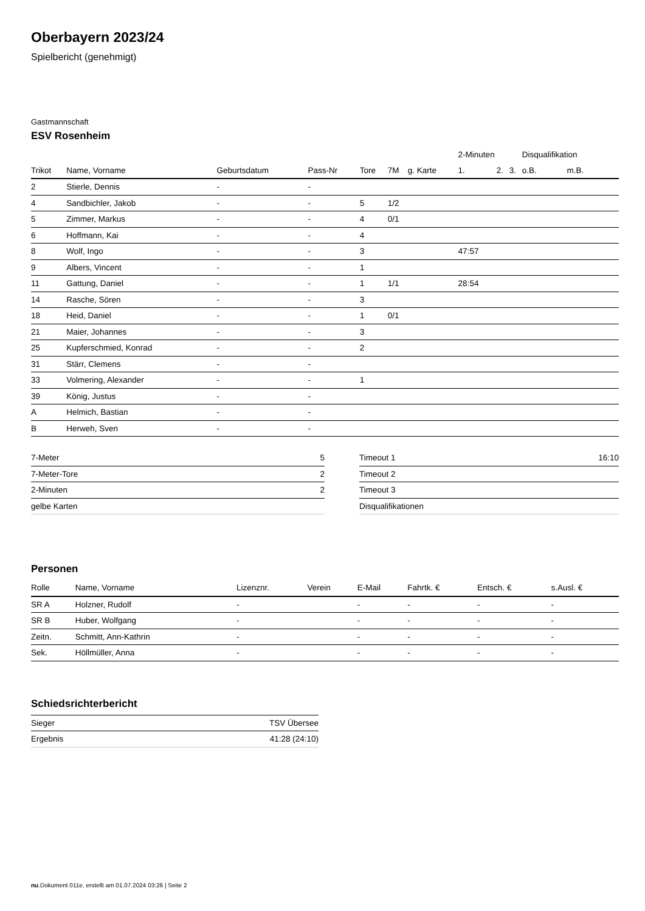Oberbayern 2023/24
Spielbericht (genehmigt)
Gastmannschaft
ESV Rosenheim
| | | | | | | | 2-Minuten | | | Disqualifikation | |
| --- | --- | --- | --- | --- | --- | --- | --- | --- | --- | --- | --- |
| Trikot | Name, Vorname | Geburtsdatum | Pass-Nr | Tore | 7M | g. Karte | 1. | 2. | 3. | o.B. | m.B. |
| 2 | Stierle, Dennis | - | - | | | | | | | | |
| 4 | Sandbichler, Jakob | - | - | 5 | 1/2 | | | | | | |
| 5 | Zimmer, Markus | - | - | 4 | 0/1 | | | | | | |
| 6 | Hoffmann, Kai | - | - | 4 | | | | | | | |
| 8 | Wolf, Ingo | - | - | 3 | | | 47:57 | | | | |
| 9 | Albers, Vincent | - | - | 1 | | | | | | | |
| 11 | Gattung, Daniel | - | - | 1 | 1/1 | | 28:54 | | | | |
| 14 | Rasche, Sören | - | - | 3 | | | | | | | |
| 18 | Heid, Daniel | - | - | 1 | 0/1 | | | | | | |
| 21 | Maier, Johannes | - | - | 3 | | | | | | | |
| 25 | Kupferschmied, Konrad | - | - | 2 | | | | | | | |
| 31 | Stärr, Clemens | - | - | | | | | | | | |
| 33 | Volmering, Alexander | - | - | 1 | | | | | | | |
| 39 | König, Justus | - | - | | | | | | | | |
| A | Helmich, Bastian | - | - | | | | | | | | |
| B | Herweh, Sven | - | - | | | | | | | | |
| 7-Meter | 5 |
| 7-Meter-Tore | 2 |
| 2-Minuten | 2 |
| gelbe Karten | |
| Timeout 1 | 16:10 |
| Timeout 2 | |
| Timeout 3 | |
| Disqualifikationen | |
Personen
| Rolle | Name, Vorname | Lizenznr. | Verein | E-Mail | Fahrtk. € | Entsch. € | s.Ausl. € |
| --- | --- | --- | --- | --- | --- | --- | --- |
| SR A | Holzner, Rudolf | - | | - | - | - | - |
| SR B | Huber, Wolfgang | - | | - | - | - | - |
| Zeitn. | Schmitt, Ann-Kathrin | - | | - | - | - | - |
| Sek. | Höllmüller, Anna | - | | - | - | - | - |
Schiedsrichterbericht
| Sieger | TSV Übersee |
| Ergebnis | 41:28 (24:10) |
nu.Dokument 011e, erstellt am 01.07.2024 03:26 | Seite 2